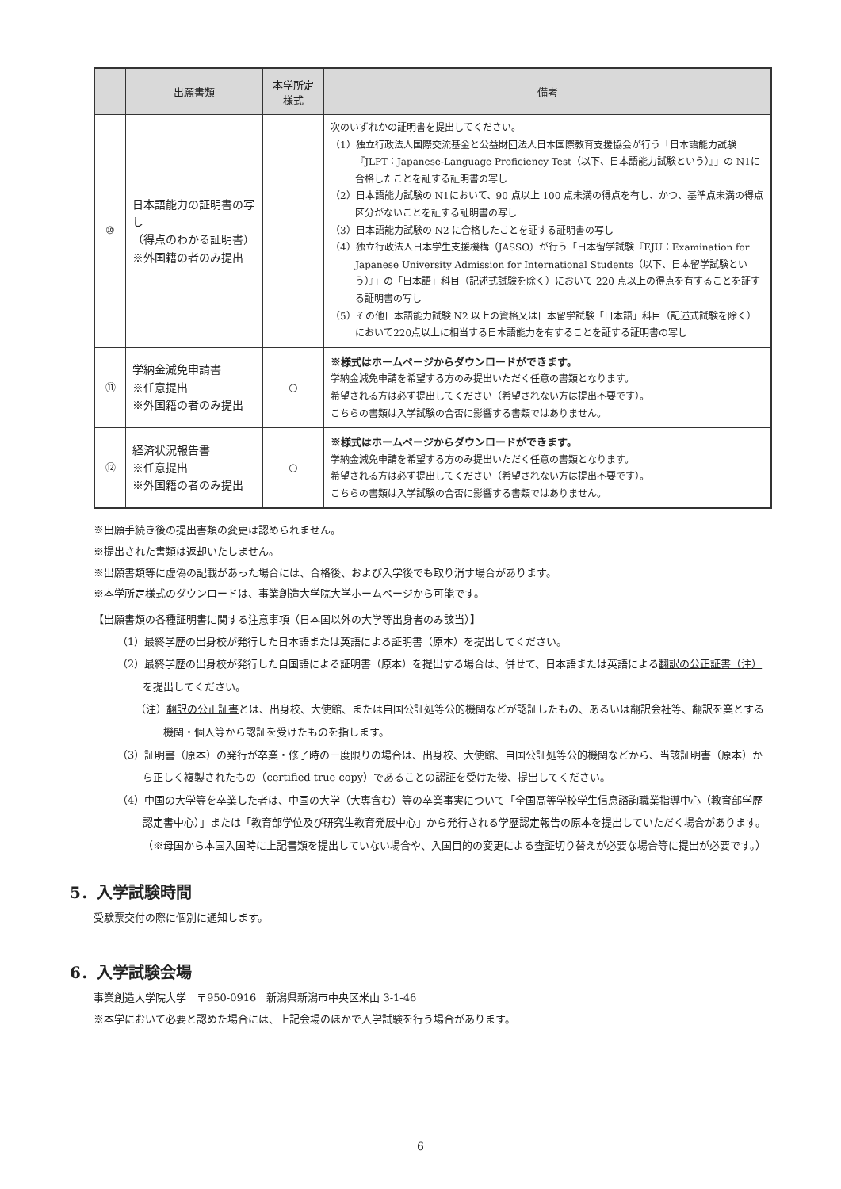| | 出願書類 | 本学所定 様式 | 備考 |
| --- | --- | --- | --- |
| ⑩ | 日本語能力の証明書の写し （得点のわかる証明書） ※外国籍の者のみ提出 | | 次のいずれかの証明書を提出してください。 （1）独立行政法人国際交流基金と公益財団法人日本国際教育支援協会が行う「日本語能力試験『JLPT：Japanese-Language Proficiency Test（以下、日本語能力試験という）』」の N1に合格したことを証する証明書の写し （2）日本語能力試験の N1において、90 点以上 100 点未満の得点を有し、かつ、基準点未満の得点区分がないことを証する証明書の写し （3）日本語能力試験の N2 に合格したことを証する証明書の写し （4）独立行政法人日本学生支援機構（JASSO）が行う「日本留学試験『EJU：Examination for Japanese University Admission for International Students（以下、日本留学試験という）』」の「日本語」科目（記述式試験を除く）において 220 点以上の得点を有することを証する証明書の写し （5）その他日本語能力試験 N2 以上の資格又は日本留学試験「日本語」科目（記述式試験を除く）において220点以上に相当する日本語能力を有することを証する証明書の写し |
| ⑪ | 学納金減免申請書 ※任意提出 ※外国籍の者のみ提出 | ○ | ※様式はホームページからダウンロードができます。 学納金減免申請を希望する方のみ提出いただく任意の書類となります。 希望される方は必ず提出してください（希望されない方は提出不要です）。 こちらの書類は入学試験の合否に影響する書類ではありません。 |
| ⑫ | 経済状況報告書 ※任意提出 ※外国籍の者のみ提出 | ○ | ※様式はホームページからダウンロードができます。 学納金減免申請を希望する方のみ提出いただく任意の書類となります。 希望される方は必ず提出してください（希望されない方は提出不要です）。 こちらの書類は入学試験の合否に影響する書類ではありません。 |
※出願手続き後の提出書類の変更は認められません。
※提出された書類は返却いたしません。
※出願書類等に虚偽の記載があった場合には、合格後、および入学後でも取り消す場合があります。
※本学所定様式のダウンロードは、事業創造大学院大学ホームページから可能です。
【出願書類の各種証明書に関する注意事項（日本国以外の大学等出身者のみ該当）】
（1）最終学歴の出身校が発行した日本語または英語による証明書（原本）を提出してください。
（2）最終学歴の出身校が発行した自国語による証明書（原本）を提出する場合は、併せて、日本語または英語による翻訳の公正証書（注）を提出してください。
（注）翻訳の公正証書とは、出身校、大使館、または自国公証処等公的機関などが認証したもの、あるいは翻訳会社等、翻訳を業とする機関・個人等から認証を受けたものを指します。
（3）証明書（原本）の発行が卒業・修了時の一度限りの場合は、出身校、大使館、自国公証処等公的機関などから、当該証明書（原本）から正しく複製されたもの（certified true copy）であることの認証を受けた後、提出してください。
（4）中国の大学等を卒業した者は、中国の大学（大専含む）等の卒業事実について「全国高等学校学生信息諮詢職業指導中心（教育部学歴認定書中心）」または「教育部学位及び研究生教育発展中心」から発行される学歴認定報告の原本を提出していただく場合があります。（※母国から本国入国時に上記書類を提出していない場合や、入国目的の変更による査証切り替えが必要な場合等に提出が必要です。）
5．入学試験時間
受験票交付の際に個別に通知します。
6．入学試験会場
事業創造大学院大学　〒950-0916　新潟県新潟市中央区米山 3-1-46
※本学において必要と認めた場合には、上記会場のほかで入学試験を行う場合があります。
6